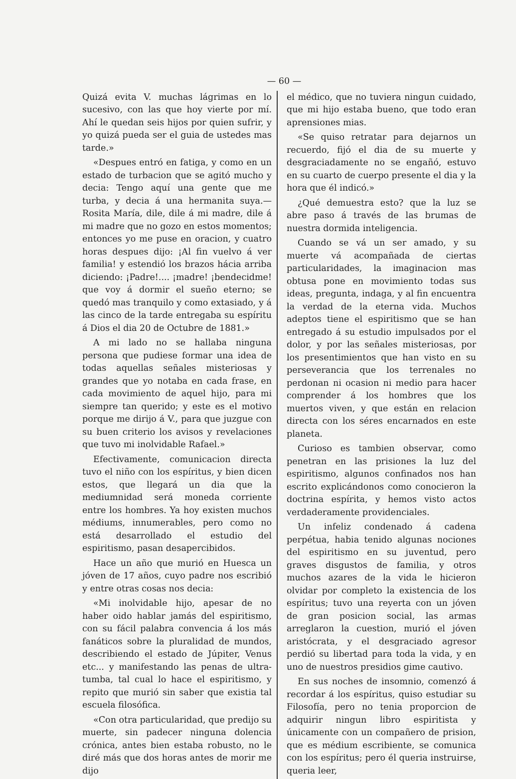— 60 —
Quizá evita V. muchas lágrimas en lo sucesivo, con las que hoy vierte por mí. Ahí le quedan seis hijos por quien sufrir, y yo quizá pueda ser el guia de ustedes mas tarde.»
«Despues entró en fatiga, y como en un estado de turbacion que se agitó mucho y decia: Tengo aquí una gente que me turba, y decia á una hermanita suya.—Rosita María, dile, dile á mi madre, dile á mi madre que no gozo en estos momentos; entonces yo me puse en oracion, y cuatro horas despues dijo: ¡Al fin vuelvo á ver familia! y estendió los brazos hácia arriba diciendo: ¡Padre!.... ¡madre! ¡bendecidme! que voy á dormir el sueño eterno; se quedó mas tranquilo y como extasiado, y á las cinco de la tarde entregaba su espíritu á Dios el dia 20 de Octubre de 1881.»
A mi lado no se hallaba ninguna persona que pudiese formar una idea de todas aquellas señales misteriosas y grandes que yo notaba en cada frase, en cada movimiento de aquel hijo, para mi siempre tan querido; y este es el motivo porque me dirijo á V., para que juzgue con su buen criterio los avisos y revelaciones que tuvo mi inolvidable Rafael.»
Efectivamente, comunicacion directa tuvo el niño con los espíritus, y bien dicen estos, que llegará un dia que la mediumnidad será moneda corriente entre los hombres. Ya hoy existen muchos médiums, innumerables, pero como no está desarrollado el estudio del espiritismo, pasan desapercibidos.
Hace un año que murió en Huesca un jóven de 17 años, cuyo padre nos escribió y entre otras cosas nos decia:
«Mi inolvidable hijo, apesar de no haber oido hablar jamás del espiritismo, con su fácil palabra convencia á los más fanáticos sobre la pluralidad de mundos, describiendo el estado de Júpiter, Venus etc... y manifestando las penas de ultra-tumba, tal cual lo hace el espiritismo, y repito que murió sin saber que existia tal escuela filosófica.
«Con otra particularidad, que predijo su muerte, sin padecer ninguna dolencia crónica, antes bien estaba robusto, no le diré más que dos horas antes de morir me dijo
el médico, que no tuviera ningun cuidado, que mi hijo estaba bueno, que todo eran aprensiones mias.
«Se quiso retratar para dejarnos un recuerdo, fijó el dia de su muerte y desgraciadamente no se engañó, estuvo en su cuarto de cuerpo presente el dia y la hora que él indicó.»
¿Qué demuestra esto? que la luz se abre paso á través de las brumas de nuestra dormida inteligencia.
Cuando se vá un ser amado, y su muerte vá acompañada de ciertas particularidades, la imaginacion mas obtusa pone en movimiento todas sus ideas, pregunta, indaga, y al fin encuentra la verdad de la eterna vida. Muchos adeptos tiene el espiritismo que se han entregado á su estudio impulsados por el dolor, y por las señales misteriosas, por los presentimientos que han visto en su perseverancia que los terrenales no perdonan ni ocasion ni medio para hacer comprender á los hombres que los muertos viven, y que están en relacion directa con los séres encarnados en este planeta.
Curioso es tambien observar, como penetran en las prisiones la luz del espiritismo, algunos confinados nos han escrito explicándonos como conocieron la doctrina espírita, y hemos visto actos verdaderamente providenciales.
Un infeliz condenado á cadena perpétua, habia tenido algunas nociones del espiritismo en su juventud, pero graves disgustos de familia, y otros muchos azares de la vida le hicieron olvidar por completo la existencia de los espíritus; tuvo una reyerta con un jóven de gran posicion social, las armas arreglaron la cuestion, murió el jóven aristócrata, y el desgraciado agresor perdió su libertad para toda la vida, y en uno de nuestros presidios gime cautivo.
En sus noches de insomnio, comenzó á recordar á los espíritus, quiso estudiar su Filosofía, pero no tenia proporcion de adquirir ningun libro espiritista y únicamente con un compañero de prision, que es médium escribiente, se comunica con los espíritus; pero él queria instruirse, queria leer,